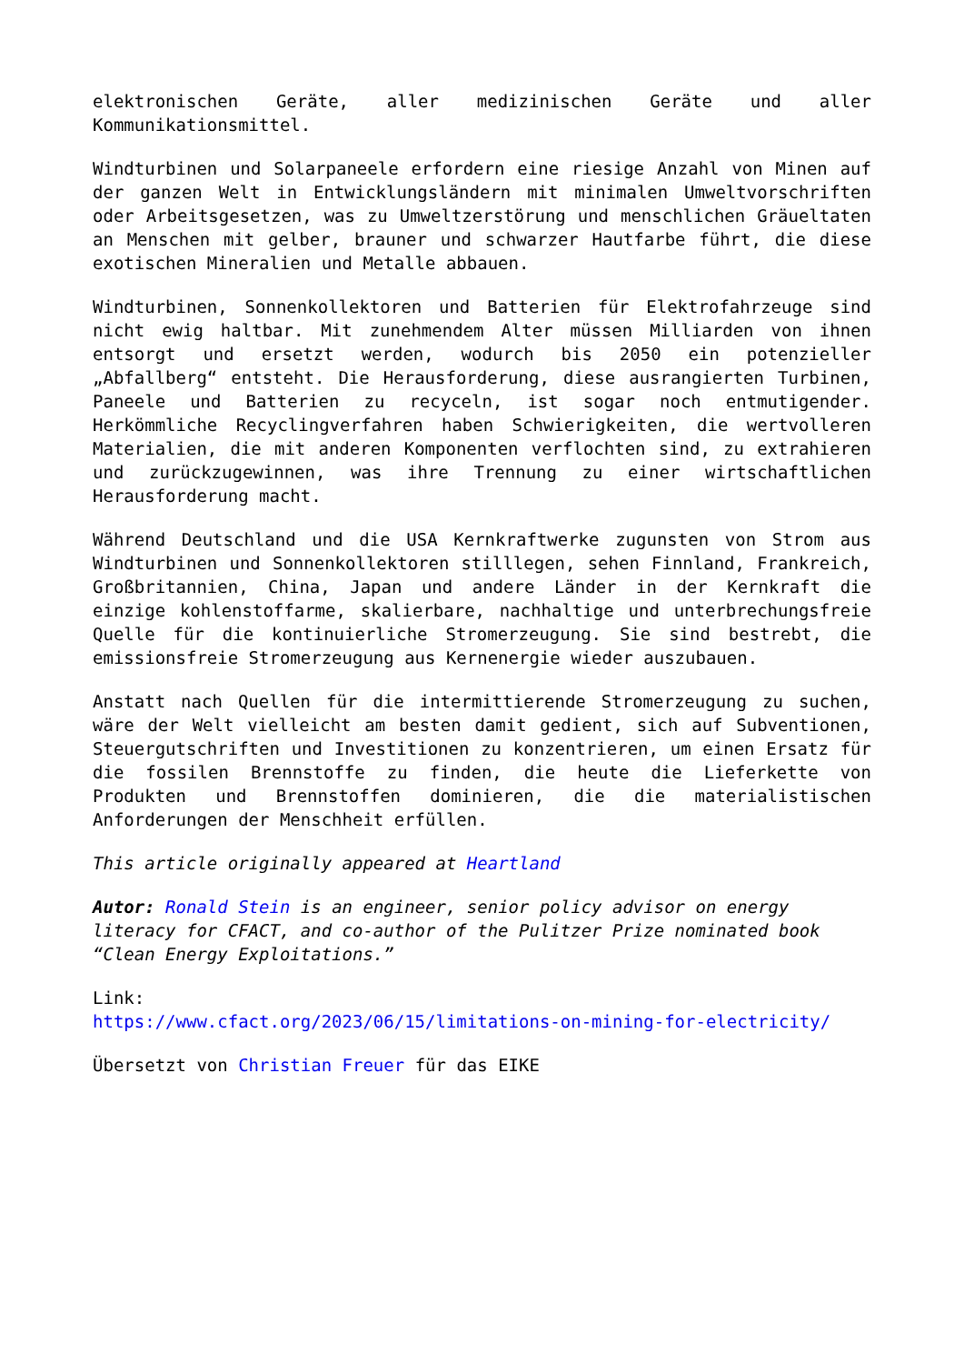elektronischen Geräte, aller medizinischen Geräte und aller Kommunikationsmittel.
Windturbinen und Solarpaneele erfordern eine riesige Anzahl von Minen auf der ganzen Welt in Entwicklungsländern mit minimalen Umweltvorschriften oder Arbeitsgesetzen, was zu Umweltzerstörung und menschlichen Gräueltaten an Menschen mit gelber, brauner und schwarzer Hautfarbe führt, die diese exotischen Mineralien und Metalle abbauen.
Windturbinen, Sonnenkollektoren und Batterien für Elektrofahrzeuge sind nicht ewig haltbar. Mit zunehmendem Alter müssen Milliarden von ihnen entsorgt und ersetzt werden, wodurch bis 2050 ein potenzieller „Abfallberg“ entsteht. Die Herausforderung, diese ausrangierten Turbinen, Paneele und Batterien zu recyceln, ist sogar noch entmutigender. Herkömmliche Recyclingverfahren haben Schwierigkeiten, die wertvolleren Materialien, die mit anderen Komponenten verflochten sind, zu extrahieren und zurückzugewinnen, was ihre Trennung zu einer wirtschaftlichen Herausforderung macht.
Während Deutschland und die USA Kernkraftwerke zugunsten von Strom aus Windturbinen und Sonnenkollektoren stilllegen, sehen Finnland, Frankreich, Großbritannien, China, Japan und andere Länder in der Kernkraft die einzige kohlenstoffarme, skalierbare, nachhaltige und unterbrechungsfreie Quelle für die kontinuierliche Stromerzeugung. Sie sind bestrebt, die emissionsfreie Stromerzeugung aus Kernenergie wieder auszubauen.
Anstatt nach Quellen für die intermittierende Stromerzeugung zu suchen, wäre der Welt vielleicht am besten damit gedient, sich auf Subventionen, Steuergutschriften und Investitionen zu konzentrieren, um einen Ersatz für die fossilen Brennstoffe zu finden, die heute die Lieferkette von Produkten und Brennstoffen dominieren, die die materialistischen Anforderungen der Menschheit erfüllen.
This article originally appeared at Heartland
Autor: Ronald Stein is an engineer, senior policy advisor on energy literacy for CFACT, and co-author of the Pulitzer Prize nominated book “Clean Energy Exploitations.”
Link:
https://www.cfact.org/2023/06/15/limitations-on-mining-for-electricity/
Übersetzt von Christian Freuer für das EIKE